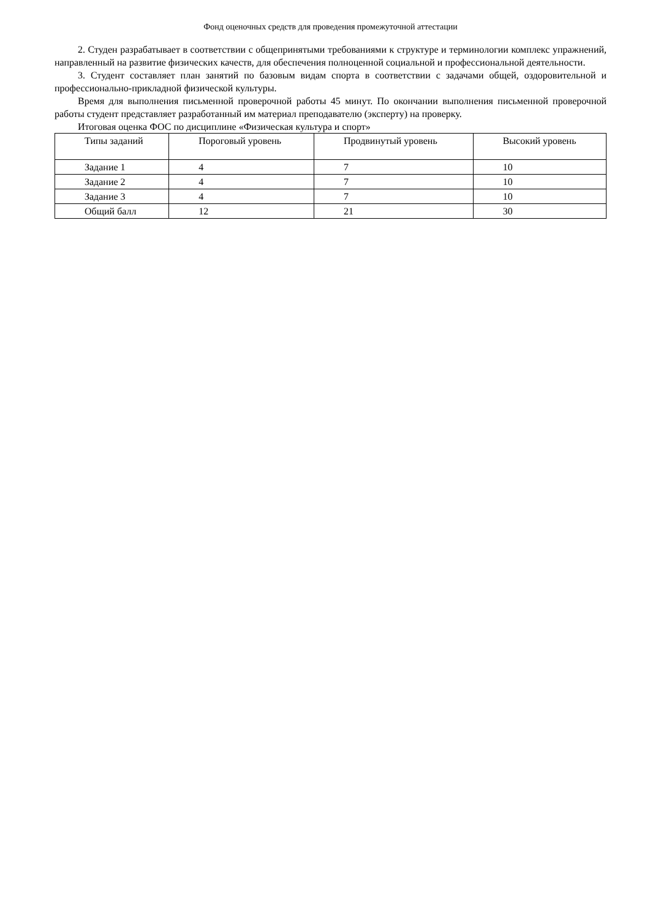Фонд оценочных средств для проведения промежуточной аттестации
2. Студен разрабатывает в соответствии с общепринятыми требованиями к структуре и терминологии комплекс упражнений, направленный на развитие физических качеств, для обеспечения полноценной социальной и профессиональной деятельности.
3. Студент составляет план занятий по базовым видам спорта в соответствии с задачами общей, оздоровительной и профессионально-прикладной физической культуры.
Время для выполнения письменной проверочной работы 45 минут. По окончании выполнения письменной проверочной работы студент представляет разработанный им материал преподавателю (эксперту) на проверку.
Итоговая оценка ФОС по дисциплине «Физическая культура и спорт»
| Типы заданий | Пороговый уровень | Продвинутый уровень | Высокий уровень |
| --- | --- | --- | --- |
| Задание 1 | 4 | 7 | 10 |
| Задание 2 | 4 | 7 | 10 |
| Задание 3 | 4 | 7 | 10 |
| Общий балл | 12 | 21 | 30 |